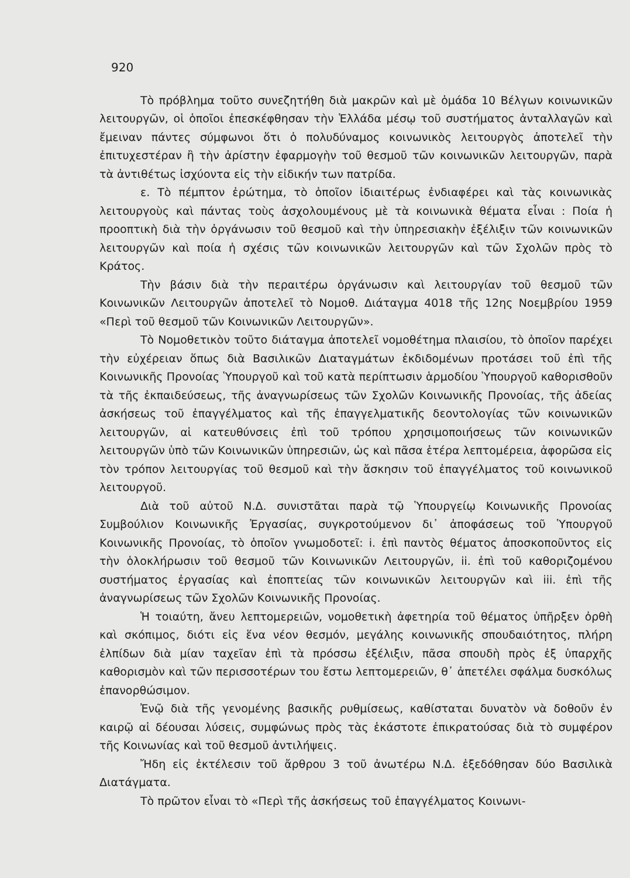920
Τὸ πρόβλημα τοῦτο συνεζητήθη διὰ μακρῶν καὶ μὲ ὁμάδα 10 Βέλγων κοινωνικῶν λειτουργῶν, οἱ ὁποῖοι ἐπεσκέφθησαν τὴν Ἑλλάδα μέσῳ τοῦ συστήματος ἀνταλλαγῶν καὶ ἔμειναν πάντες σύμφωνοι ὅτι ὁ πολυδύναμος κοινωνικὸς λειτουργὸς ἀποτελεῖ τὴν ἐπιτυχεστέραν ἢ τὴν ἀρίστην ἐφαρμογὴν τοῦ θεσμοῦ τῶν κοινωνικῶν λειτουργῶν, παρὰ τὰ ἀντιθέτως ἰσχύοντα εἰς τὴν εἰδικήν των πατρίδα.
ε. Τὸ πέμπτον ἐρώτημα, τὸ ὁποῖον ἰδιαιτέρως ἐνδιαφέρει καὶ τὰς κοινωνικὰς λειτουργοὺς καὶ πάντας τοὺς ἀσχολουμένους μὲ τὰ κοινωνικὰ θέματα εἶναι : Ποία ἡ προοπτικὴ διὰ τὴν ὀργάνωσιν τοῦ θεσμοῦ καὶ τὴν ὑπηρεσιακὴν ἐξέλιξιν τῶν κοινωνικῶν λειτουργῶν καὶ ποία ἡ σχέσις τῶν κοινωνικῶν λειτουργῶν καὶ τῶν Σχολῶν πρὸς τὸ Κράτος.
Τὴν βάσιν διὰ τὴν περαιτέρω ὀργάνωσιν καὶ λειτουργίαν τοῦ θεσμοῦ τῶν Κοινωνικῶν Λειτουργῶν ἀποτελεῖ τὸ Νομοθ. Διάταγμα 4018 τῆς 12ης Νοεμβρίου 1959 «Περὶ τοῦ θεσμοῦ τῶν Κοινωνικῶν Λειτουργῶν».
Τὸ Νομοθετικὸν τοῦτο διάταγμα ἀποτελεῖ νομοθέτημα πλαισίου, τὸ ὁποῖον παρέχει τὴν εὐχέρειαν ὅπως διὰ Βασιλικῶν Διαταγμάτων ἐκδιδομένων προτάσει τοῦ ἐπὶ τῆς Κοινωνικῆς Προνοίας Ὑπουργοῦ καὶ τοῦ κατὰ περίπτωσιν ἁρμοδίου Ὑπουργοῦ καθορισθοῦν τὰ τῆς ἐκπαιδεύσεως, τῆς ἀναγνωρίσεως τῶν Σχολῶν Κοινωνικῆς Προνοίας, τῆς ἀδείας ἀσκήσεως τοῦ ἐπαγγέλματος καὶ τῆς ἐπαγγελματικῆς δεοντολογίας τῶν κοινωνικῶν λειτουργῶν, αἱ κατευθύνσεις ἐπὶ τοῦ τρόπου χρησιμοποιήσεως τῶν κοινωνικῶν λειτουργῶν ὑπὸ τῶν Κοινωνικῶν ὑπηρεσιῶν, ὡς καὶ πᾶσα ἑτέρα λεπτομέρεια, ἀφορῶσα εἰς τὸν τρόπον λειτουργίας τοῦ θεσμοῦ καὶ τὴν ἄσκησιν τοῦ ἐπαγγέλματος τοῦ κοινωνικοῦ λειτουργοῦ.
Διὰ τοῦ αὐτοῦ Ν.Δ. συνιστᾶται παρὰ τῷ Ὑπουργείῳ Κοινωνικῆς Προνοίας Συμβούλιον Κοινωνικῆς Ἐργασίας, συγκροτούμενον δι᾽ ἀποφάσεως τοῦ Ὑπουργοῦ Κοινωνικῆς Προνοίας, τὸ ὁποῖον γνωμοδοτεῖ: i. ἐπὶ παντὸς θέματος ἀποσκοποῦντος εἰς τὴν ὁλοκλήρωσιν τοῦ θεσμοῦ τῶν Κοινωνικῶν Λειτουργῶν, ii. ἐπὶ τοῦ καθοριζομένου συστήματος ἐργασίας καὶ ἐποπτείας τῶν κοινωνικῶν λειτουργῶν καὶ iii. ἐπὶ τῆς ἀναγνωρίσεως τῶν Σχολῶν Κοινωνικῆς Προνοίας.
Ἡ τοιαύτη, ἄνευ λεπτομερειῶν, νομοθετικὴ ἀφετηρία τοῦ θέματος ὑπῆρξεν ὀρθὴ καὶ σκόπιμος, διότι εἰς ἕνα νέον θεσμόν, μεγάλης κοινωνικῆς σπουδαιότητος, πλήρη ἐλπίδων διὰ μίαν ταχεῖαν ἐπὶ τὰ πρόσσω ἐξέλιξιν, πᾶσα σπουδὴ πρὸς ἐξ ὑπαρχῆς καθορισμὸν καὶ τῶν περισσοτέρων του ἔστω λεπτομερειῶν, θ᾽ ἀπετέλει σφάλμα δυσκόλως ἐπανορθώσιμον.
Ἐνῷ διὰ τῆς γενομένης βασικῆς ρυθμίσεως, καθίσταται δυνατὸν νὰ δοθοῦν ἐν καιρῷ αἱ δέουσαι λύσεις, συμφώνως πρὸς τὰς ἑκάστοτε ἐπικρατούσας διὰ τὸ συμφέρον τῆς Κοινωνίας καὶ τοῦ θεσμοῦ ἀντιλήψεις.
Ἤδη εἰς ἐκτέλεσιν τοῦ ἄρθρου 3 τοῦ ἀνωτέρω Ν.Δ. ἐξεδόθησαν δύο Βασιλικὰ Διατάγματα.
Τὸ πρῶτον εἶναι τὸ «Περὶ τῆς ἀσκήσεως τοῦ ἐπαγγέλματος Κοινωνι-